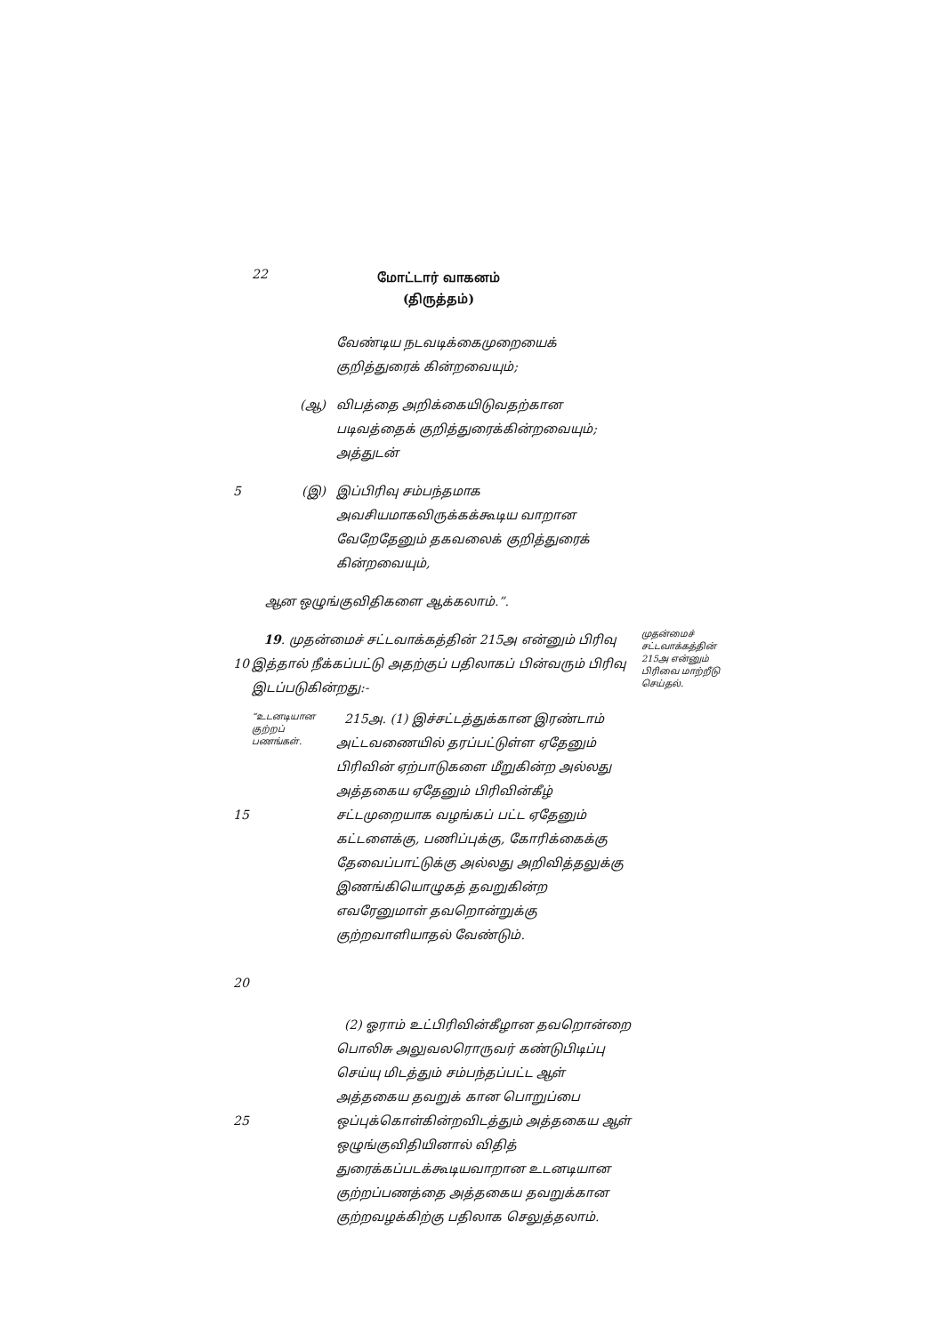22
மோட்டார் வாகனம்
(திருத்தம்)
வேண்டிய நடவடிக்கைமுறையைக் குறித்துரைக் கின்றவையும்;
(ஆ) விபத்தை அறிக்கையிடுவதற்கான படிவத்தைக் குறித்துரைக்கின்றவையும்; அத்துடன்
5 (இ) இப்பிரிவு சம்பந்தமாக அவசியமாகவிருக்கக்கூடிய வாறான வேறேதேனும் தகவலைக் குறித்துரைக் கின்றவையும்,
ஆன ஒழுங்குவிதிகளை ஆக்கலாம்.”.
10
19. முதன்மைச் சட்டவாக்கத்தின் 215அ என்னும் பிரிவு இத்தால் நீக்கப்பட்டு அதற்குப் பதிலாகப் பின்வரும் பிரிவு இடப்படுகின்றது:-
முதன்மைச் சட்டவாக்கத்தின் 215அ என்னும் பிரிவை மாற்றீடு செய்தல்.
15
20
“உடனடியான குற்றப் பணங்கள். 215அ. (1) இச்சட்டத்துக்கான இரண்டாம் அட்டவணையில் தரப்பட்டுள்ள ஏதேனும் பிரிவின் ஏற்பாடுகளை மீறுகின்ற அல்லது அத்தகைய ஏதேனும் பிரிவின்கீழ் சட்டமுறையாக வழங்கப் பட்ட ஏதேனும் கட்டளைக்கு, பணிப்புக்கு, கோரிக்கைக்கு தேவைப்பாட்டுக்கு அல்லது அறிவித்தலுக்கு இணங்கியொழுகத் தவறுகின்ற எவரேனுமாள் தவறொன்றுக்கு குற்றவாளியாதல் வேண்டும்.
25 (2) ஓராம் உட்பிரிவின்கீழான தவறொன்றை பொலிசு அலுவலரொருவர் கண்டுபிடிப்பு செய்யு மிடத்தும் சம்பந்தப்பட்ட ஆள் அத்தகைய தவறுக் கான பொறுப்பை ஒப்புக்கொள்கின்றவிடத்தும் அத்தகைய ஆள் ஒழுங்குவிதியினால் விதித் துரைக்கப்படக்கூடியவாறான உடனடியான குற்றப்பணத்தை அத்தகைய தவறுக்கான குற்றவழக்கிற்கு பதிலாக செலுத்தலாம்.